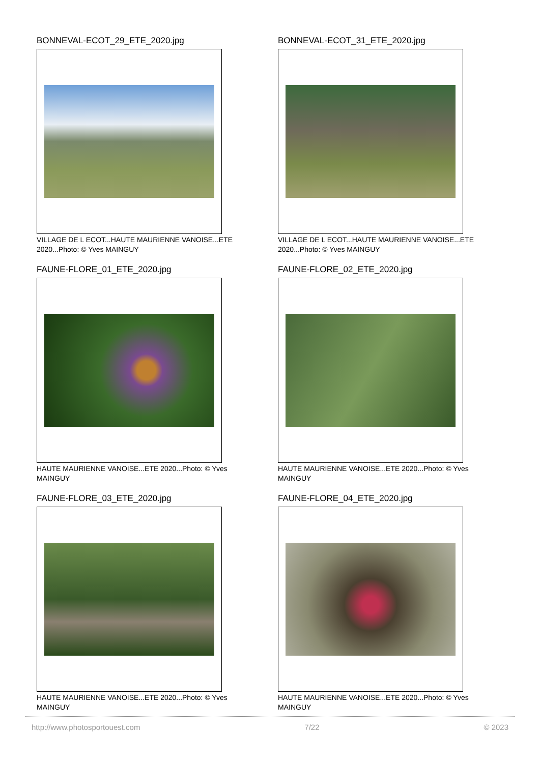BONNEVAL-ECOT_29_ETE_2020.jpg
VILLAGE DE L ECOT...HAUTE MAURIENNE VANOISE...ETE 2020...Photo: © Yves MAINGUY
BONNEVAL-ECOT_31_ETE_2020.jpg
VILLAGE DE L ECOT...HAUTE MAURIENNE VANOISE...ETE 2020...Photo: © Yves MAINGUY
FAUNE-FLORE_01_ETE_2020.jpg
HAUTE MAURIENNE VANOISE...ETE 2020...Photo: © Yves MAINGUY
FAUNE-FLORE_02_ETE_2020.jpg
HAUTE MAURIENNE VANOISE...ETE 2020...Photo: © Yves MAINGUY
FAUNE-FLORE_03_ETE_2020.jpg
HAUTE MAURIENNE VANOISE...ETE 2020...Photo: © Yves MAINGUY
FAUNE-FLORE_04_ETE_2020.jpg
HAUTE MAURIENNE VANOISE...ETE 2020...Photo: © Yves MAINGUY
http://www.photosportouest.com 7/22 © 2023